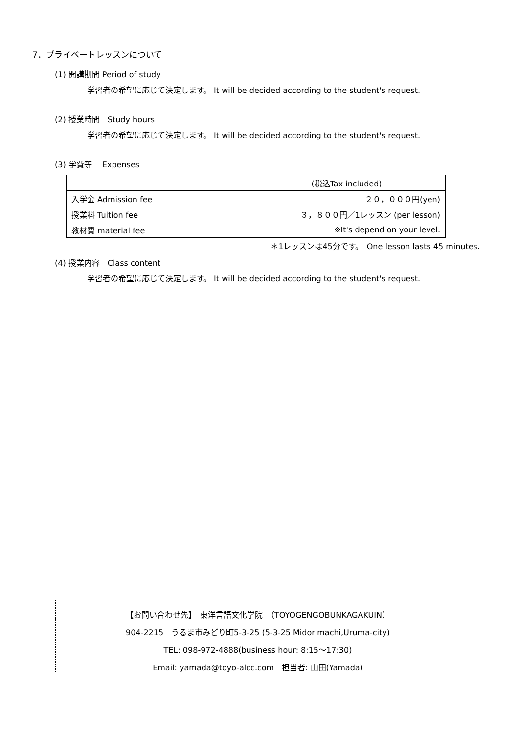7．プライベートレッスンについて
(1) 開講期間 Period of study
学習者の希望に応じて決定します。 It will be decided according to the student's request.
(2) 授業時間　Study hours
学習者の希望に応じて決定します。 It will be decided according to the student's request.
(3) 学費等　 Expenses
| | (税込Tax included) |
| 入学金 Admission fee | ２０，０００円(yen) |
| 授業料 Tuition fee | ３，８００円／1レッスン (per lesson) |
| 教材費 material fee | ※It's depend on your level. |
＊1レッスンは45分です。　One lesson lasts 45 minutes.
(4) 授業内容　Class content
学習者の希望に応じて決定します。 It will be decided according to the student's request.
【お問い合わせ先】　東洋言語文化学院　（TOYOGENGOBUNKAGAKUIN）
904-2215　うるま市みどり町5-3-25 (5-3-25 Midorimachi,Uruma-city)
TEL: 098-972-4888(business hour: 8:15～17:30)
Email: yamada@toyo-alcc.com　担当者: 山田(Yamada)